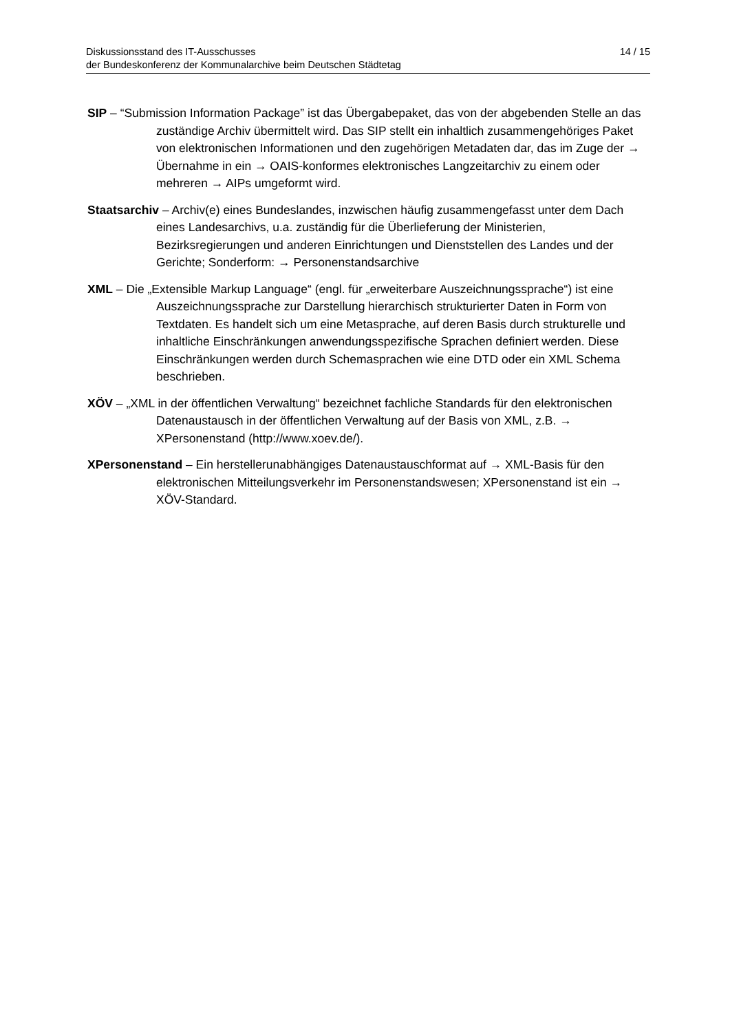Diskussionsstand des IT-Ausschusses
der Bundeskonferenz der Kommunalarchive beim Deutschen Städtetag
14 / 15
SIP – “Submission Information Package” ist das Übergabepaket, das von der abgebenden Stelle an das zuständige Archiv übermittelt wird. Das SIP stellt ein inhaltlich zusammengehöriges Paket von elektronischen Informationen und den zugehörigen Metadaten dar, das im Zuge der → Übernahme in ein → OAIS-konformes elektronisches Langzeitarchiv zu einem oder mehreren → AIPs umgeformt wird.
Staatsarchiv – Archiv(e) eines Bundeslandes, inzwischen häufig zusammengefasst unter dem Dach eines Landesarchivs, u.a. zuständig für die Überlieferung der Ministerien, Bezirksregierungen und anderen Einrichtungen und Dienststellen des Landes und der Gerichte; Sonderform: → Personenstandsarchive
XML – Die „Extensible Markup Language“ (engl. für „erweiterbare Auszeichnungssprache“) ist eine Auszeichnungssprache zur Darstellung hierarchisch strukturierter Daten in Form von Textdaten. Es handelt sich um eine Metasprache, auf deren Basis durch strukturelle und inhaltliche Einschränkungen anwendungsspezifische Sprachen definiert werden. Diese Einschränkungen werden durch Schemasprachen wie eine DTD oder ein XML Schema beschrieben.
XÖV – „XML in der öffentlichen Verwaltung“ bezeichnet fachliche Standards für den elektronischen Datenaustausch in der öffentlichen Verwaltung auf der Basis von XML, z.B. → XPersonenstand (http://www.xoev.de/).
XPersonenstand – Ein herstellerunabhängiges Datenaustauschformat auf → XML-Basis für den elektronischen Mitteilungsverkehr im Personenstandswesen; XPersonenstand ist ein → XÖV-Standard.